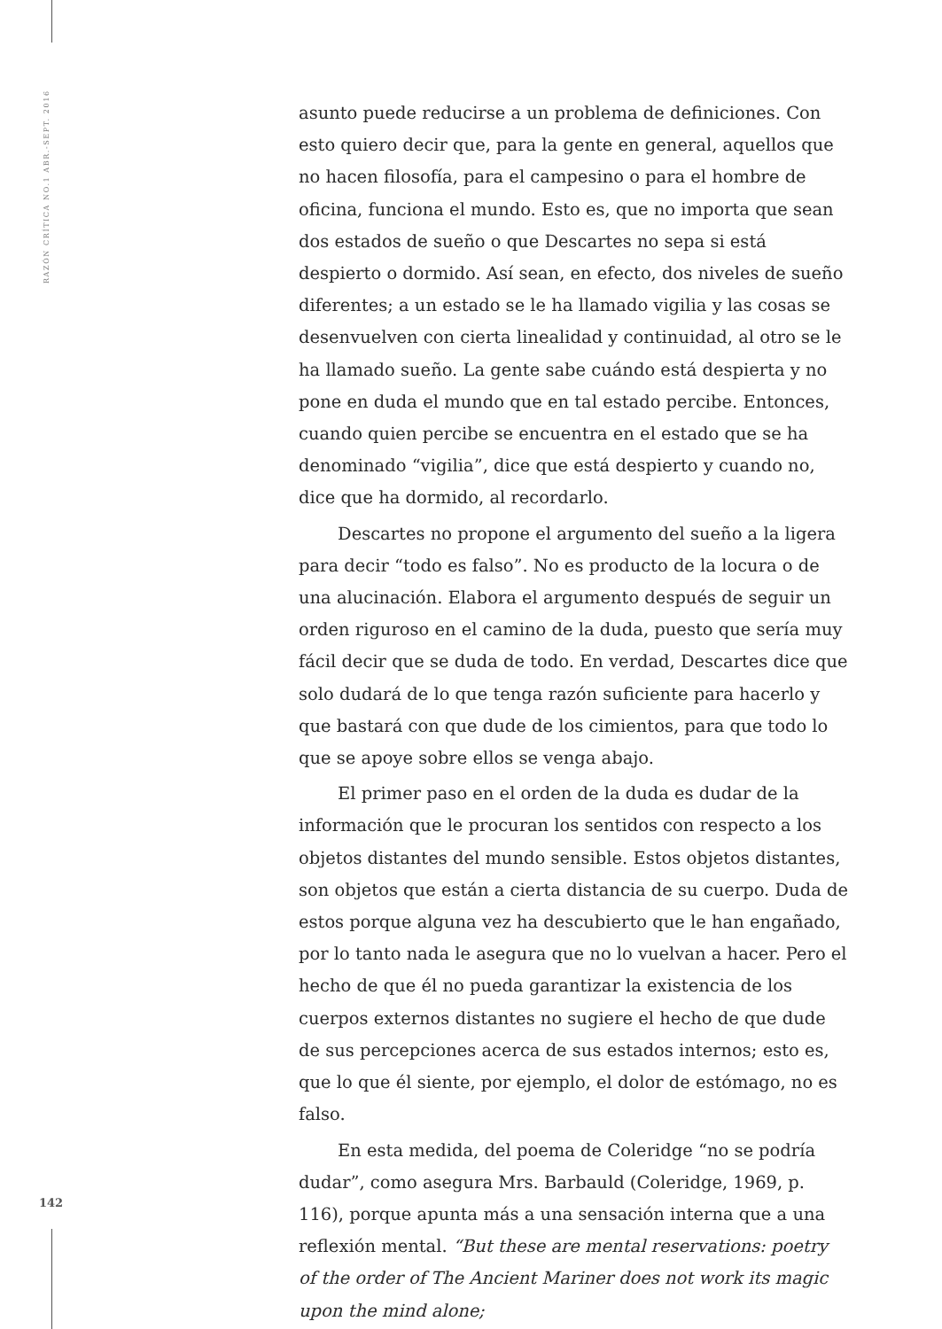RAZÓN CRÍTICA NO.1 ABR.-SEPT. 2016
asunto puede reducirse a un problema de definiciones. Con esto quiero decir que, para la gente en general, aquellos que no hacen filosofía, para el campesino o para el hombre de oficina, funciona el mundo. Esto es, que no importa que sean dos estados de sueño o que Descartes no sepa si está despierto o dormido. Así sean, en efecto, dos niveles de sueño diferentes; a un estado se le ha llamado vigilia y las cosas se desenvuelven con cierta linealidad y continuidad, al otro se le ha llamado sueño. La gente sabe cuándo está despierta y no pone en duda el mundo que en tal estado percibe. Entonces, cuando quien percibe se encuentra en el estado que se ha denominado “vigilia”, dice que está despierto y cuando no, dice que ha dormido, al recordarlo.
Descartes no propone el argumento del sueño a la ligera para decir “todo es falso”. No es producto de la locura o de una alucinación. Elabora el argumento después de seguir un orden riguroso en el camino de la duda, puesto que sería muy fácil decir que se duda de todo. En verdad, Descartes dice que solo dudará de lo que tenga razón suficiente para hacerlo y que bastará con que dude de los cimientos, para que todo lo que se apoye sobre ellos se venga abajo.
El primer paso en el orden de la duda es dudar de la información que le procuran los sentidos con respecto a los objetos distantes del mundo sensible. Estos objetos distantes, son objetos que están a cierta distancia de su cuerpo. Duda de estos porque alguna vez ha descubierto que le han engañado, por lo tanto nada le asegura que no lo vuelvan a hacer. Pero el hecho de que él no pueda garantizar la existencia de los cuerpos externos distantes no sugiere el hecho de que dude de sus percepciones acerca de sus estados internos; esto es, que lo que él siente, por ejemplo, el dolor de estómago, no es falso.
En esta medida, del poema de Coleridge “no se podría dudar”, como asegura Mrs. Barbauld (Coleridge, 1969, p. 116), porque apunta más a una sensación interna que a una reflexión mental. “But these are mental reservations: poetry of the order of The Ancient Mariner does not work its magic upon the mind alone;
142